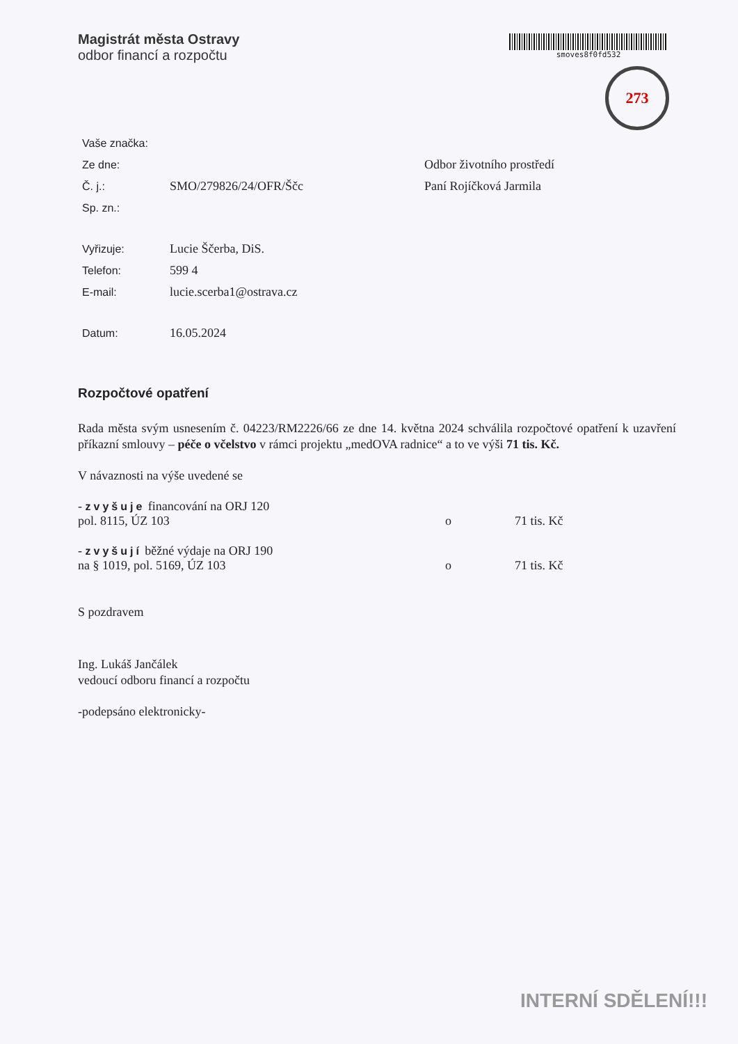Magistrát města Ostravy
odbor financí a rozpočtu
smoves8f0fd532
273
Vaše značka:
Ze dne: Odbor životního prostředí
Č. j.: SMO/279826/24/OFR/Ščc Paní Rojíčková Jarmila
Sp. zn.:
Vyřizuje: Lucie Ščerba, DiS.
Telefon: 599 4
E-mail: lucie.scerba1@ostrava.cz
Datum: 16.05.2024
Rozpočtové opatření
Rada města svým usnesením č. 04223/RM2226/66 ze dne 14. května 2024 schválila rozpočtové opatření k uzavření příkazní smlouvy – péče o včelstvo v rámci projektu „medOVA radnice“ a to ve výši 71 tis. Kč.
V návaznosti na výše uvedené se
- zvyšuje financování na ORJ 120
pol. 8115, ÚZ 103
o 71 tis. Kč
- zvyšují běžné výdaje na ORJ 190
na § 1019, pol. 5169, ÚZ 103
o 71 tis. Kč
S pozdravem
Ing. Lukáš Jančálek
vedoucí odboru financí a rozpočtu
-podepsáno elektronicky-
INTERNÍ SDĚLENÍ!!!